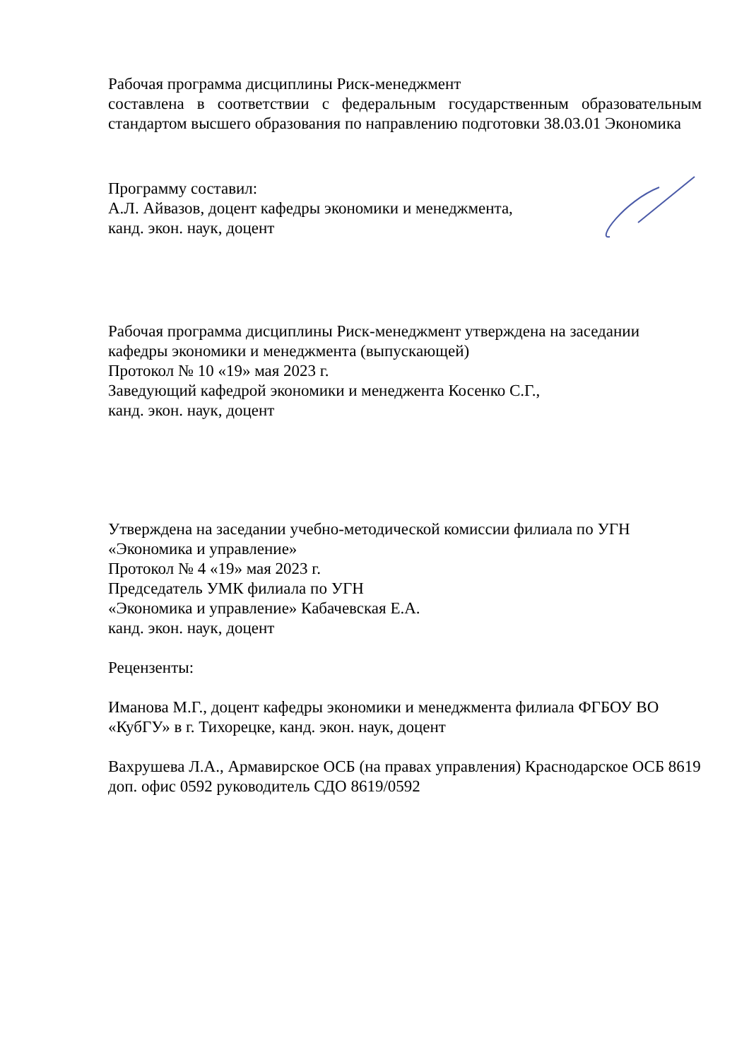Рабочая программа дисциплины Риск-менеджмент
составлена в соответствии с федеральным государственным образовательным стандартом высшего образования по направлению подготовки 38.03.01 Экономика
Программу составил:
А.Л. Айвазов, доцент кафедры экономики и менеджмента,
канд. экон. наук, доцент
Рабочая программа дисциплины Риск-менеджмент утверждена на заседании кафедры экономики и менеджмента (выпускающей)
Протокол № 10 «19» мая 2023 г.
Заведующий кафедрой экономики и менеджента Косенко С.Г.,
канд. экон. наук, доцент
Утверждена на заседании учебно-методической комиссии филиала по УГН «Экономика и управление»
Протокол № 4 «19» мая 2023 г.
Председатель УМК филиала по УГН
«Экономика и управление» Кабачевская Е.А.
канд. экон. наук, доцент
Рецензенты:
Иманова М.Г., доцент кафедры экономики и менеджмента филиала ФГБОУ ВО «КубГУ» в г. Тихорецке, канд. экон. наук, доцент
Вахрушева Л.А., Армавирское ОСБ (на правах управления) Краснодарское ОСБ 8619 доп. офис 0592 руководитель СДО 8619/0592